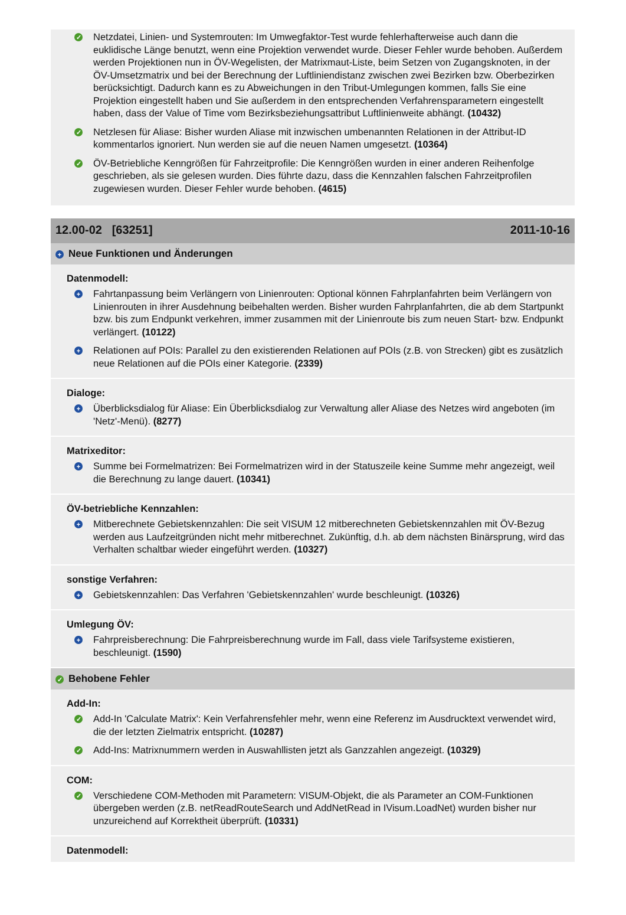✓
Netzdatei, Linien- und Systemrouten: Im Umwegfaktor-Test wurde fehlerhafterweise auch dann die euklidische Länge benutzt, wenn eine Projektion verwendet wurde. Dieser Fehler wurde behoben. Außerdem werden Projektionen nun in ÖV-Wegelisten, der Matrixmaut-Liste, beim Setzen von Zugangsknoten, in der ÖV-Umsetzmatrix und bei der Berechnung der Luftliniendistanz zwischen zwei Bezirken bzw. Oberbezirken berücksichtigt. Dadurch kann es zu Abweichungen in den Tribut-Umlegungen kommen, falls Sie eine Projektion eingestellt haben und Sie außerdem in den entsprechenden Verfahrensparametern eingestellt haben, dass der Value of Time vom Bezirksbeziehungsattribut Luftlinienweite abhängt. (10432)
✓
Netzlesen für Aliase: Bisher wurden Aliase mit inzwischen umbenannten Relationen in der Attribut-ID kommentarlos ignoriert. Nun werden sie auf die neuen Namen umgesetzt. (10364)
✓
ÖV-Betriebliche Kenngrößen für Fahrzeitprofile: Die Kenngrößen wurden in einer anderen Reihenfolge geschrieben, als sie gelesen wurden. Dies führte dazu, dass die Kennzahlen falschen Fahrzeitprofilen zugewiesen wurden. Dieser Fehler wurde behoben. (4615)
12.00-02 [63251] 2011-10-16
+ Neue Funktionen und Änderungen
Datenmodell:
+
Fahrtanpassung beim Verlängern von Linienrouten: Optional können Fahrplanfahrten beim Verlängern von Linienrouten in ihrer Ausdehnung beibehalten werden. Bisher wurden Fahrplanfahrten, die ab dem Startpunkt bzw. bis zum Endpunkt verkehren, immer zusammen mit der Linienroute bis zum neuen Start- bzw. Endpunkt verlängert. (10122)
+
Relationen auf POIs: Parallel zu den existierenden Relationen auf POIs (z.B. von Strecken) gibt es zusätzlich neue Relationen auf die POIs einer Kategorie. (2339)
Dialoge:
+
Überblicksdialog für Aliase: Ein Überblicksdialog zur Verwaltung aller Aliase des Netzes wird angeboten (im 'Netz'-Menü). (8277)
Matrixeditor:
+
Summe bei Formelmatrizen: Bei Formelmatrizen wird in der Statuszeile keine Summe mehr angezeigt, weil die Berechnung zu lange dauert. (10341)
ÖV-betriebliche Kennzahlen:
+
Mitberechnete Gebietskennzahlen: Die seit VISUM 12 mitberechneten Gebietskennzahlen mit ÖV-Bezug werden aus Laufzeitgründen nicht mehr mitberechnet. Zukünftig, d.h. ab dem nächsten Binärsprung, wird das Verhalten schaltbar wieder eingeführt werden. (10327)
sonstige Verfahren:
+
Gebietskennzahlen: Das Verfahren 'Gebietskennzahlen' wurde beschleunigt. (10326)
Umlegung ÖV:
+
Fahrpreisberechnung: Die Fahrpreisberechnung wurde im Fall, dass viele Tarifsysteme existieren, beschleunigt. (1590)
✓ Behobene Fehler
Add-In:
✓
Add-In 'Calculate Matrix': Kein Verfahrensfehler mehr, wenn eine Referenz im Ausdrucktext verwendet wird, die der letzten Zielmatrix entspricht. (10287)
✓
Add-Ins: Matrixnummern werden in Auswahllisten jetzt als Ganzzahlen angezeigt. (10329)
COM:
✓
Verschiedene COM-Methoden mit Parametern: VISUM-Objekt, die als Parameter an COM-Funktionen übergeben werden (z.B. netReadRouteSearch und AddNetRead in IVisum.LoadNet) wurden bisher nur unzureichend auf Korrektheit überprüft. (10331)
Datenmodell: